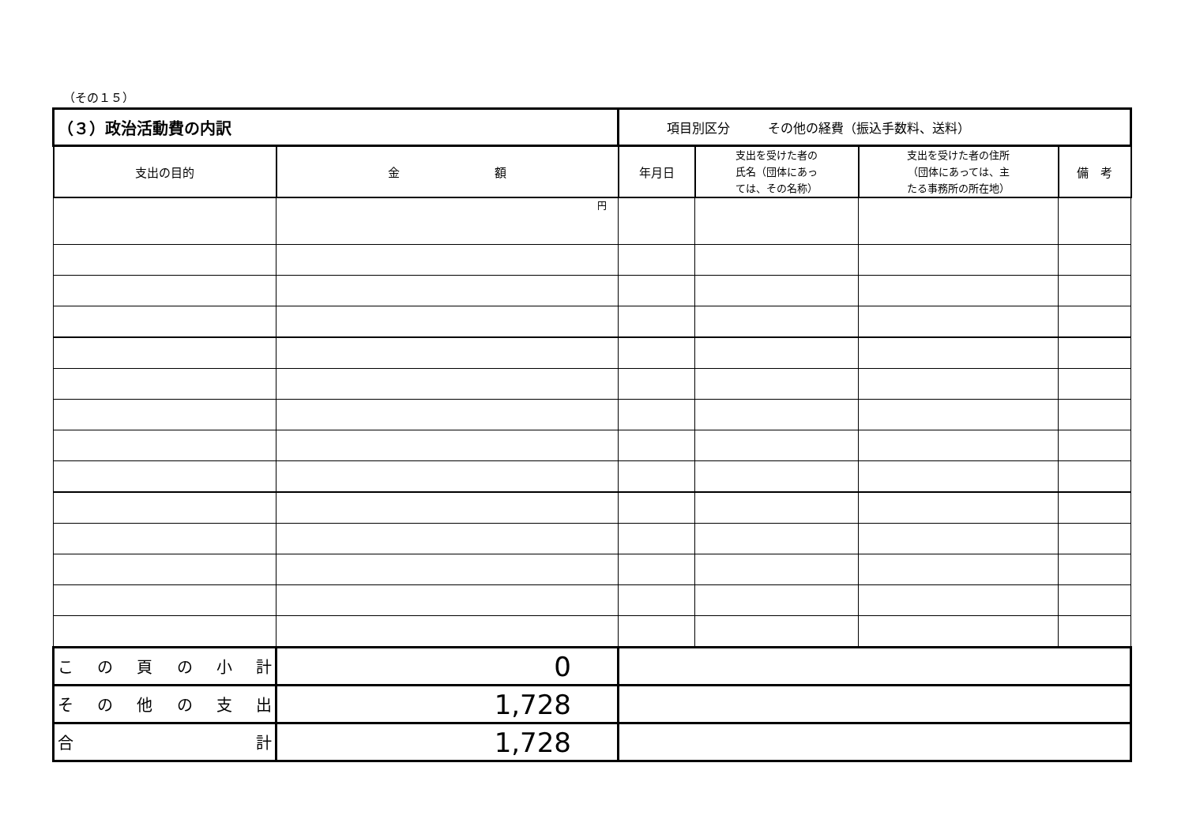（その１５）
| （３）政治活動費の内訳 | | 項目別区分 その他の経費（振込手数料、送料） | | | |
| 支出の目的 | 金 額 | 年月日 | 支出を受けた者の 氏名（団体にあっ ては、その名称） | 支出を受けた者の住所 （団体にあっては、主 たる事務所の所在地） | 備 考 |
| | 円 | | | | |
| こ の 頁 の 小 計 | 0 | | | | |
| そ の 他 の 支 出 | 1,728 | | | | |
| 合 計 | 1,728 | | | | |